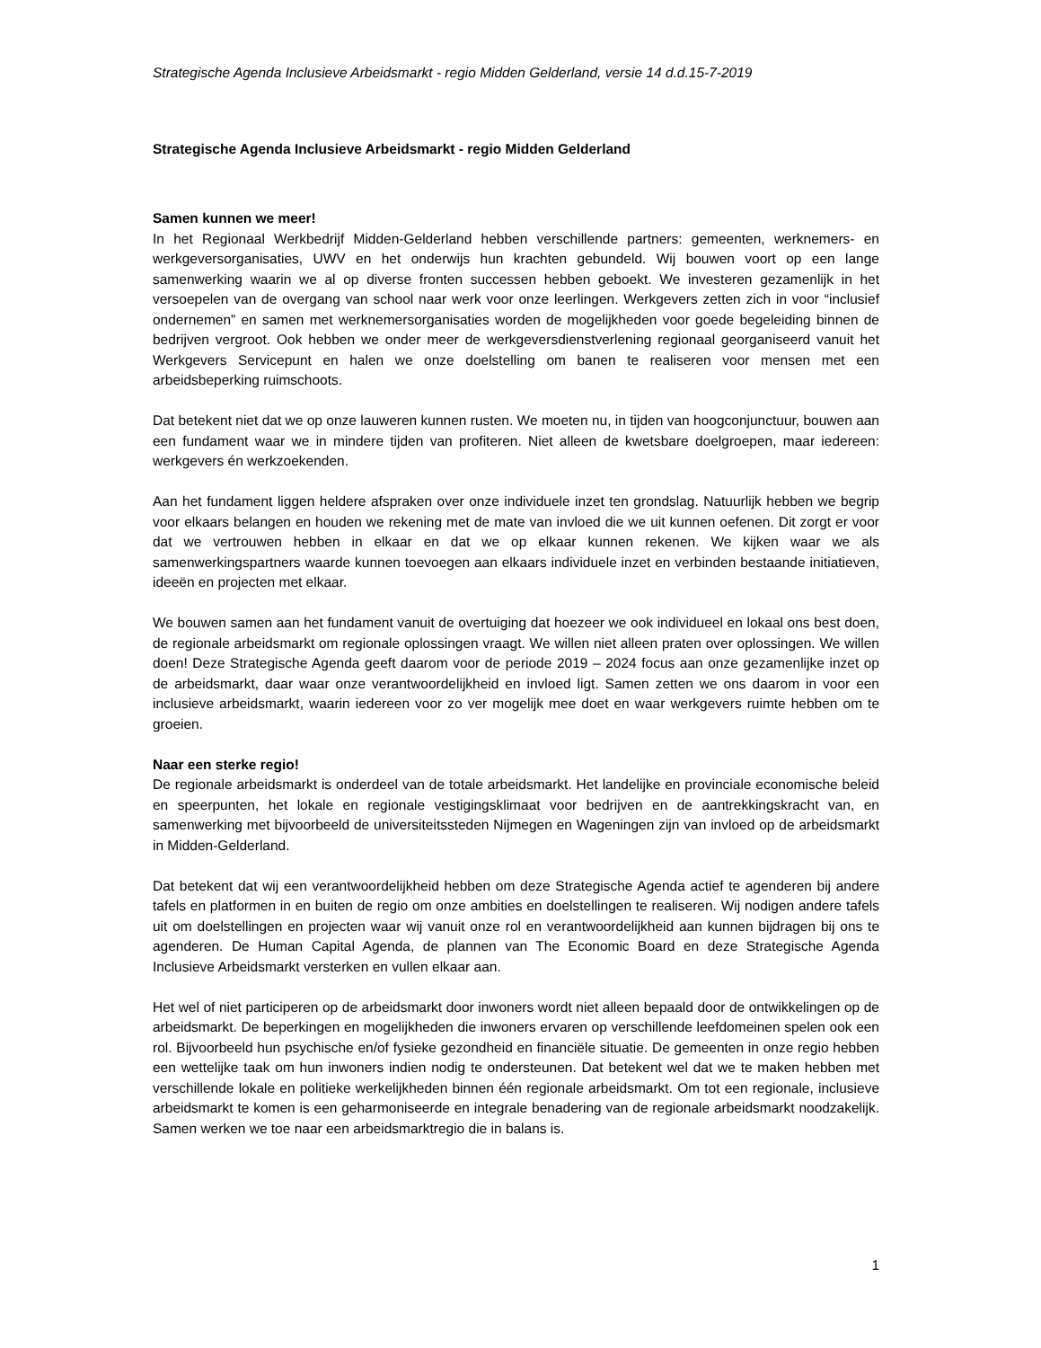Strategische Agenda Inclusieve Arbeidsmarkt - regio Midden Gelderland, versie 14 d.d.15-7-2019
Strategische Agenda Inclusieve Arbeidsmarkt - regio Midden Gelderland
Samen kunnen we meer!
In het Regionaal Werkbedrijf Midden-Gelderland hebben verschillende partners: gemeenten, werknemers- en werkgeversorganisaties, UWV en het onderwijs hun krachten gebundeld. Wij bouwen voort op een lange samenwerking waarin we al op diverse fronten successen hebben geboekt. We investeren gezamenlijk in het versoepelen van de overgang van school naar werk voor onze leerlingen. Werkgevers zetten zich in voor “inclusief ondernemen” en samen met werknemersorganisaties worden de mogelijkheden voor goede begeleiding binnen de bedrijven vergroot. Ook hebben we onder meer de werkgeversdienstverlening regionaal georganiseerd vanuit het Werkgevers Servicepunt en halen we onze doelstelling om banen te realiseren voor mensen met een arbeidsbeperking ruimschoots.
Dat betekent niet dat we op onze lauweren kunnen rusten. We moeten nu, in tijden van hoogconjunctuur, bouwen aan een fundament waar we in mindere tijden van profiteren. Niet alleen de kwetsbare doelgroepen, maar iedereen: werkgevers én werkzoekenden.
Aan het fundament liggen heldere afspraken over onze individuele inzet ten grondslag. Natuurlijk hebben we begrip voor elkaars belangen en houden we rekening met de mate van invloed die we uit kunnen oefenen. Dit zorgt er voor dat we vertrouwen hebben in elkaar en dat we op elkaar kunnen rekenen. We kijken waar we als samenwerkingspartners waarde kunnen toevoegen aan elkaars individuele inzet en verbinden bestaande initiatieven, ideeën en projecten met elkaar.
We bouwen samen aan het fundament vanuit de overtuiging dat hoezeer we ook individueel en lokaal ons best doen, de regionale arbeidsmarkt om regionale oplossingen vraagt. We willen niet alleen praten over oplossingen. We willen doen! Deze Strategische Agenda geeft daarom voor de periode 2019 – 2024 focus aan onze gezamenlijke inzet op de arbeidsmarkt, daar waar onze verantwoordelijkheid en invloed ligt. Samen zetten we ons daarom in voor een inclusieve arbeidsmarkt, waarin iedereen voor zo ver mogelijk mee doet en waar werkgevers ruimte hebben om te groeien.
Naar een sterke regio!
De regionale arbeidsmarkt is onderdeel van de totale arbeidsmarkt. Het landelijke en provinciale economische beleid en speerpunten, het lokale en regionale vestigingsklimaat voor bedrijven en de aantrekkingskracht van, en samenwerking met bijvoorbeeld de universiteitssteden Nijmegen en Wageningen zijn van invloed op de arbeidsmarkt in Midden-Gelderland.
Dat betekent dat wij een verantwoordelijkheid hebben om deze Strategische Agenda actief te agenderen bij andere tafels en platformen in en buiten de regio om onze ambities en doelstellingen te realiseren. Wij nodigen andere tafels uit om doelstellingen en projecten waar wij vanuit onze rol en verantwoordelijkheid aan kunnen bijdragen bij ons te agenderen. De Human Capital Agenda, de plannen van The Economic Board en deze Strategische Agenda Inclusieve Arbeidsmarkt versterken en vullen elkaar aan.
Het wel of niet participeren op de arbeidsmarkt door inwoners wordt niet alleen bepaald door de ontwikkelingen op de arbeidsmarkt. De beperkingen en mogelijkheden die inwoners ervaren op verschillende leefdomeinen spelen ook een rol. Bijvoorbeeld hun psychische en/of fysieke gezondheid en financiële situatie. De gemeenten in onze regio hebben een wettelijke taak om hun inwoners indien nodig te ondersteunen. Dat betekent wel dat we te maken hebben met verschillende lokale en politieke werkelijkheden binnen één regionale arbeidsmarkt. Om tot een regionale, inclusieve arbeidsmarkt te komen is een geharmoniseerde en integrale benadering van de regionale arbeidsmarkt noodzakelijk. Samen werken we toe naar een arbeidsmarktregio die in balans is.
1